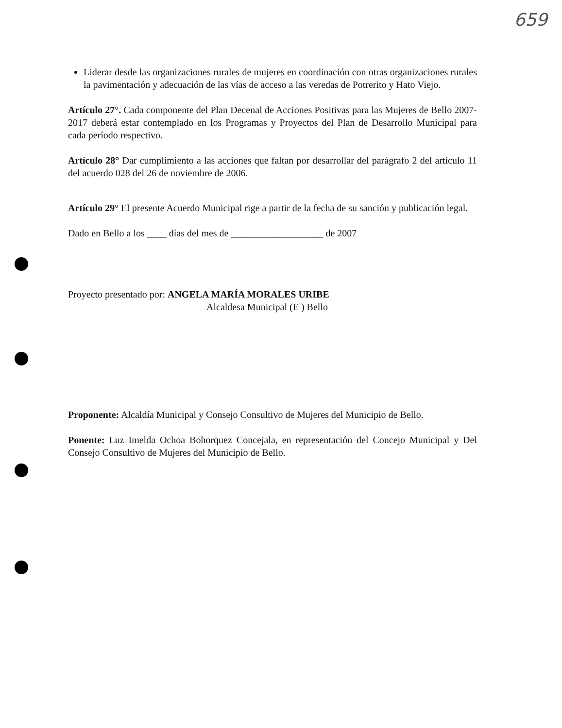659
Liderar desde las organizaciones rurales de mujeres en coordinación con otras organizaciones rurales la pavimentación y adecuación de las vías de acceso a las veredas de Potrerito y Hato Viejo.
Artículo 27°. Cada componente del Plan Decenal de Acciones Positivas para las Mujeres de Bello 2007-2017 deberá estar contemplado en los Programas y Proyectos del Plan de Desarrollo Municipal para cada período respectivo.
Artículo 28° Dar cumplimiento a las acciones que faltan por desarrollar del parágrafo 2 del artículo 11 del acuerdo 028 del 26 de noviembre de 2006.
Artículo 29° El presente Acuerdo Municipal rige a partir de la fecha de su sanción y publicación legal.
Dado en Bello a los ____ días del mes de ___________________ de 2007
Proyecto presentado por: ANGELA MARÍA MORALES URIBE
Alcaldesa Municipal (E ) Bello
Proponente: Alcaldía Municipal y Consejo Consultivo de Mujeres del Municipio de Bello.
Ponente: Luz Imelda Ochoa Bohorquez Concejala, en representación del Concejo Municipal y Del Consejo Consultivo de Mujeres del Municipio de Bello.